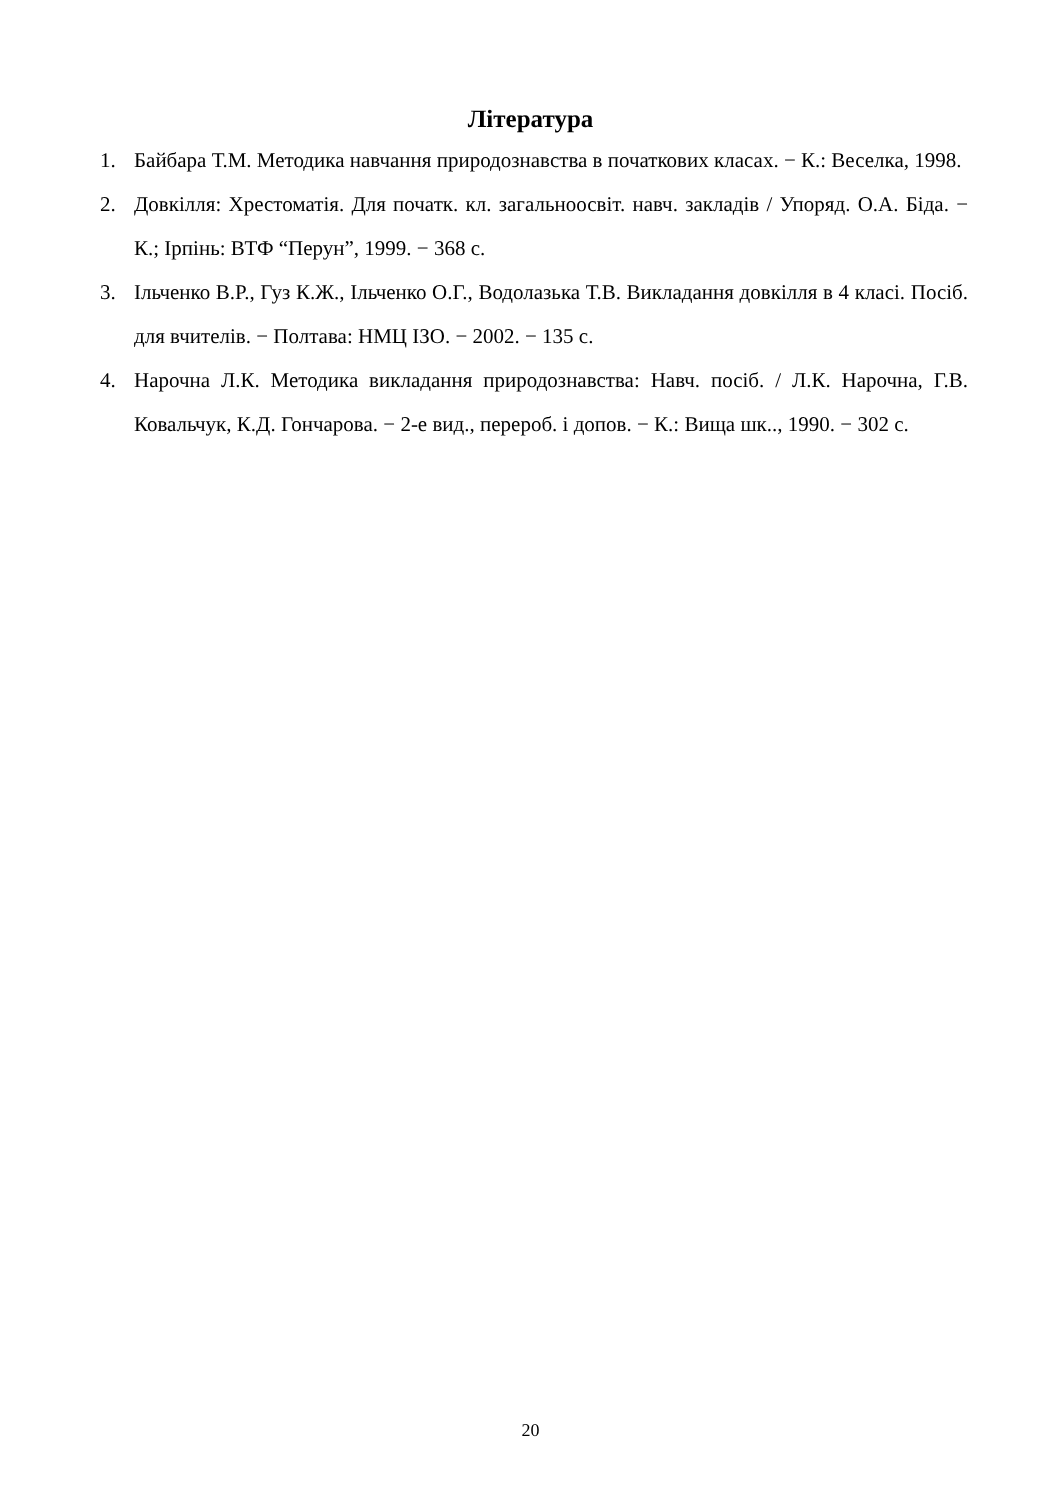Література
1. Байбара Т.М. Методика навчання природознавства в початкових класах. − К.: Веселка, 1998.
2. Довкілля: Хрестоматія. Для початк. кл. загальноосвіт. навч. закладів / Упоряд. О.А. Біда. − К.; Ірпінь: ВТФ “Перун”, 1999. − 368 с.
3. Ільченко В.Р., Гуз К.Ж., Ільченко О.Г., Водолазька Т.В. Викладання довкілля в 4 класі. Посіб. для вчителів. − Полтава: НМЦ ІЗО. − 2002. − 135 с.
4. Нарочна Л.К. Методика викладання природознавства: Навч. посіб. / Л.К. Нарочна, Г.В. Ковальчук, К.Д. Гончарова. − 2-е вид., перероб. і допов. − К.: Вища шк.., 1990. − 302 с.
20